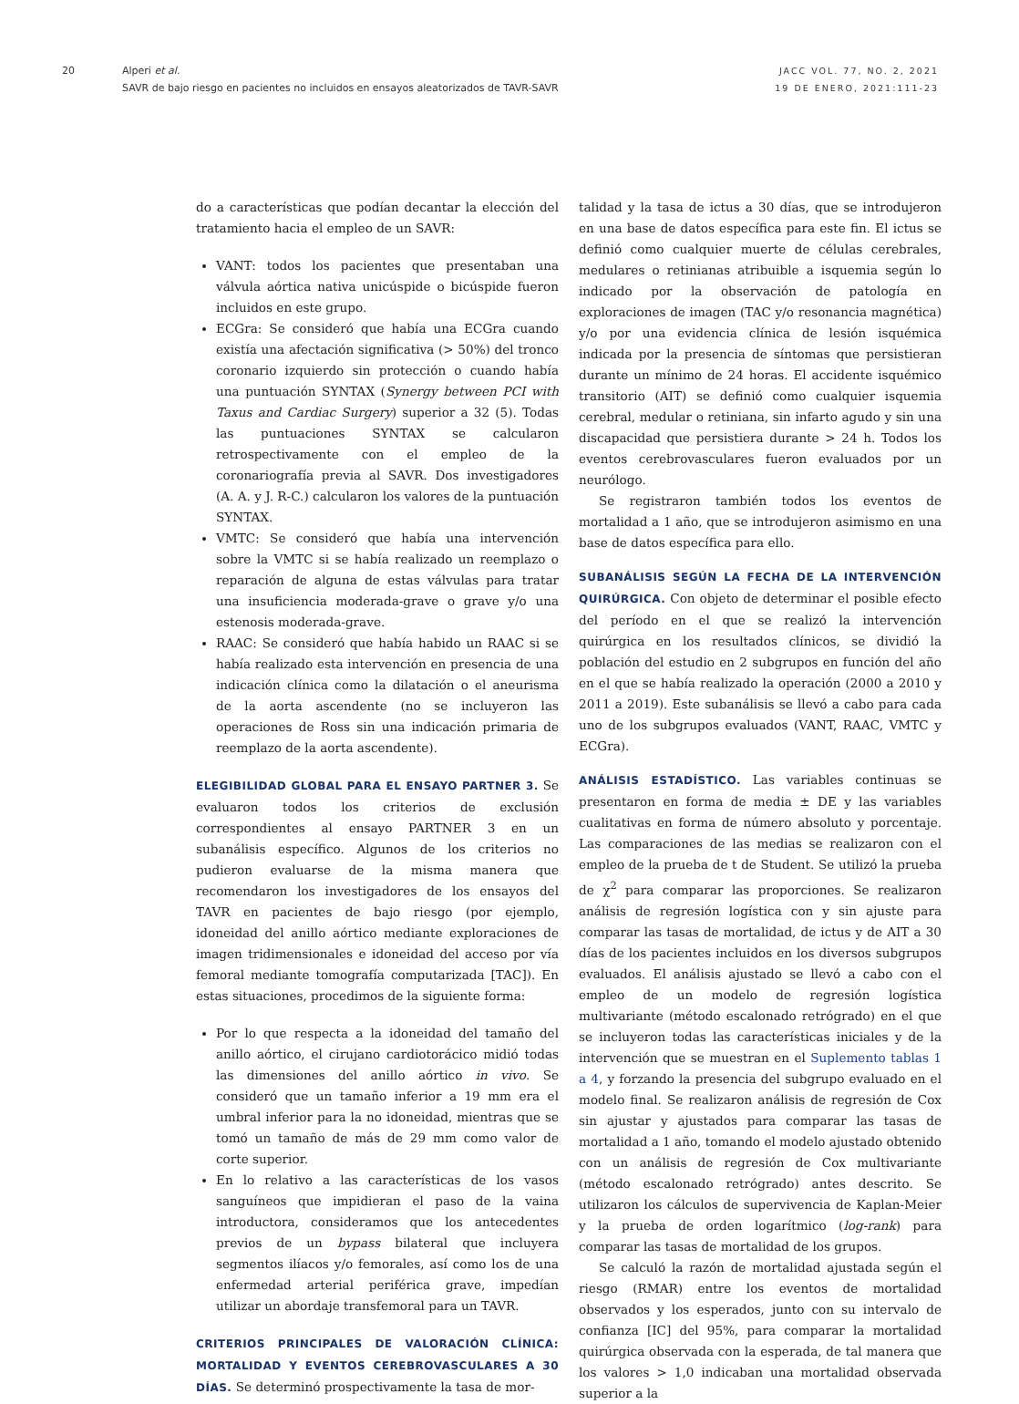20 Alperi et al.
SAVR de bajo riesgo en pacientes no incluidos en ensayos aleatorizados de TAVR-SAVR
JACC VOL. 77, NO. 2, 2021
19 DE ENERO, 2021:111-23
do a características que podían decantar la elección del tratamiento hacia el empleo de un SAVR:
VANT: todos los pacientes que presentaban una válvula aórtica nativa unicúspide o bicúspide fueron incluidos en este grupo.
ECGra: Se consideró que había una ECGra cuando existía una afectación significativa (> 50%) del tronco coronario izquierdo sin protección o cuando había una puntuación SYNTAX (Synergy between PCI with Taxus and Cardiac Surgery) superior a 32 (5). Todas las puntuaciones SYNTAX se calcularon retrospectivamente con el empleo de la coronariografía previa al SAVR. Dos investigadores (A. A. y J. R-C.) calcularon los valores de la puntuación SYNTAX.
VMTC: Se consideró que había una intervención sobre la VMTC si se había realizado un reemplazo o reparación de alguna de estas válvulas para tratar una insuficiencia moderada-grave o grave y/o una estenosis moderada-grave.
RAAC: Se consideró que había habido un RAAC si se había realizado esta intervención en presencia de una indicación clínica como la dilatación o el aneurisma de la aorta ascendente (no se incluyeron las operaciones de Ross sin una indicación primaria de reemplazo de la aorta ascendente).
ELEGIBILIDAD GLOBAL PARA EL ENSAYO PARTNER 3.
Se evaluaron todos los criterios de exclusión correspondientes al ensayo PARTNER 3 en un subanálisis específico. Algunos de los criterios no pudieron evaluarse de la misma manera que recomendaron los investigadores de los ensayos del TAVR en pacientes de bajo riesgo (por ejemplo, idoneidad del anillo aórtico mediante exploraciones de imagen tridimensionales e idoneidad del acceso por vía femoral mediante tomografía computarizada [TAC]). En estas situaciones, procedimos de la siguiente forma:
Por lo que respecta a la idoneidad del tamaño del anillo aórtico, el cirujano cardiotorácico midió todas las dimensiones del anillo aórtico in vivo. Se consideró que un tamaño inferior a 19 mm era el umbral inferior para la no idoneidad, mientras que se tomó un tamaño de más de 29 mm como valor de corte superior.
En lo relativo a las características de los vasos sanguíneos que impidieran el paso de la vaina introductora, consideramos que los antecedentes previos de un bypass bilateral que incluyera segmentos ilíacos y/o femorales, así como los de una enfermedad arterial periférica grave, impedían utilizar un abordaje transfemoral para un TAVR.
CRITERIOS PRINCIPALES DE VALORACIÓN CLÍNICA: MORTALIDAD Y EVENTOS CEREBROVASCULARES A 30 DÍAS.
Se determinó prospectivamente la tasa de mor-
talidad y la tasa de ictus a 30 días, que se introdujeron en una base de datos específica para este fin. El ictus se definió como cualquier muerte de células cerebrales, medulares o retinianas atribuible a isquemia según lo indicado por la observación de patología en exploraciones de imagen (TAC y/o resonancia magnética) y/o por una evidencia clínica de lesión isquémica indicada por la presencia de síntomas que persistieran durante un mínimo de 24 horas. El accidente isquémico transitorio (AIT) se definió como cualquier isquemia cerebral, medular o retiniana, sin infarto agudo y sin una discapacidad que persistiera durante > 24 h. Todos los eventos cerebrovasculares fueron evaluados por un neurólogo.
Se registraron también todos los eventos de mortalidad a 1 año, que se introdujeron asimismo en una base de datos específica para ello.
SUBANÁLISIS SEGÚN LA FECHA DE LA INTERVENCIÓN QUIRÚRGICA.
Con objeto de determinar el posible efecto del período en el que se realizó la intervención quirúrgica en los resultados clínicos, se dividió la población del estudio en 2 subgrupos en función del año en el que se había realizado la operación (2000 a 2010 y 2011 a 2019). Este subanálisis se llevó a cabo para cada uno de los subgrupos evaluados (VANT, RAAC, VMTC y ECGra).
ANÁLISIS ESTADÍSTICO.
Las variables continuas se presentaron en forma de media ± DE y las variables cualitativas en forma de número absoluto y porcentaje. Las comparaciones de las medias se realizaron con el empleo de la prueba de t de Student. Se utilizó la prueba de χ<sup>2</sup> para comparar las proporciones. Se realizaron análisis de regresión logística con y sin ajuste para comparar las tasas de mortalidad, de ictus y de AIT a 30 días de los pacientes incluidos en los diversos subgrupos evaluados. El análisis ajustado se llevó a cabo con el empleo de un modelo de regresión logística multivariante (método escalonado retrógrado) en el que se incluyeron todas las características iniciales y de la intervención que se muestran en el Suplemento tablas 1 a 4, y forzando la presencia del subgrupo evaluado en el modelo final. Se realizaron análisis de regresión de Cox sin ajustar y ajustados para comparar las tasas de mortalidad a 1 año, tomando el modelo ajustado obtenido con un análisis de regresión de Cox multivariante (método escalonado retrógrado) antes descrito. Se utilizaron los cálculos de supervivencia de Kaplan-Meier y la prueba de orden logarítmico (log-rank) para comparar las tasas de mortalidad de los grupos.
Se calculó la razón de mortalidad ajustada según el riesgo (RMAR) entre los eventos de mortalidad observados y los esperados, junto con su intervalo de confianza [IC] del 95%, para comparar la mortalidad quirúrgica observada con la esperada, de tal manera que los valores > 1,0 indicaban una mortalidad observada superior a la